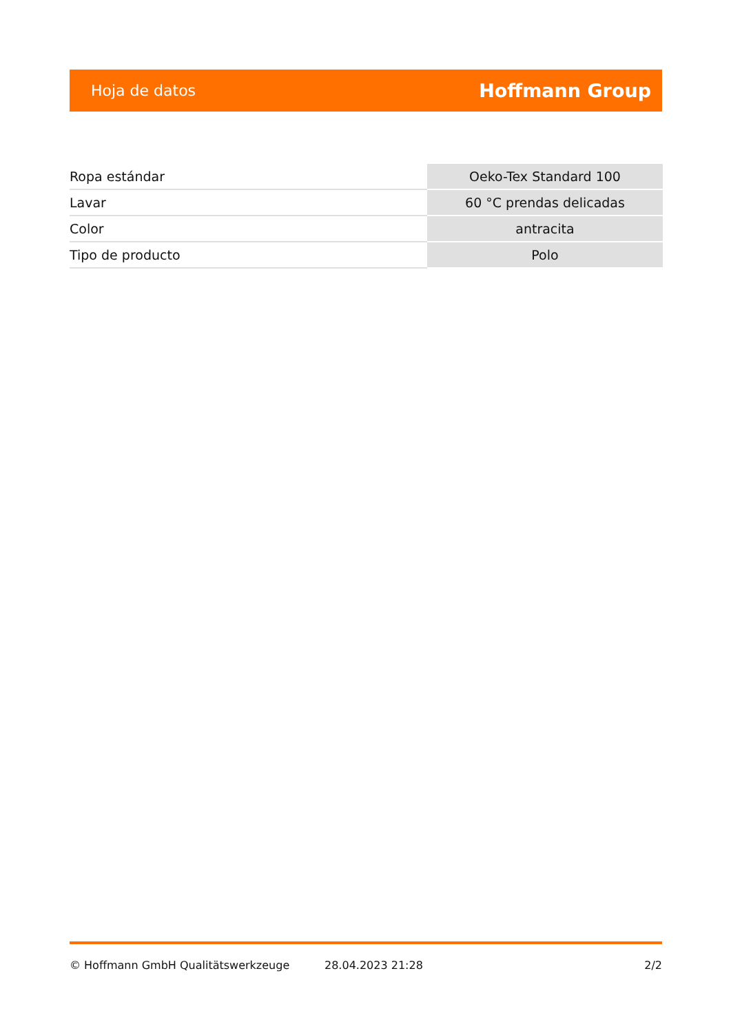Hoja de datos Hoffmann Group
| Ropa estándar | Oeko-Tex Standard 100 |
| Lavar | 60 °C prendas delicadas |
| Color | antracita |
| Tipo de producto | Polo |
© Hoffmann GmbH Qualitätswerkzeuge 28.04.2023 21:28 2/2